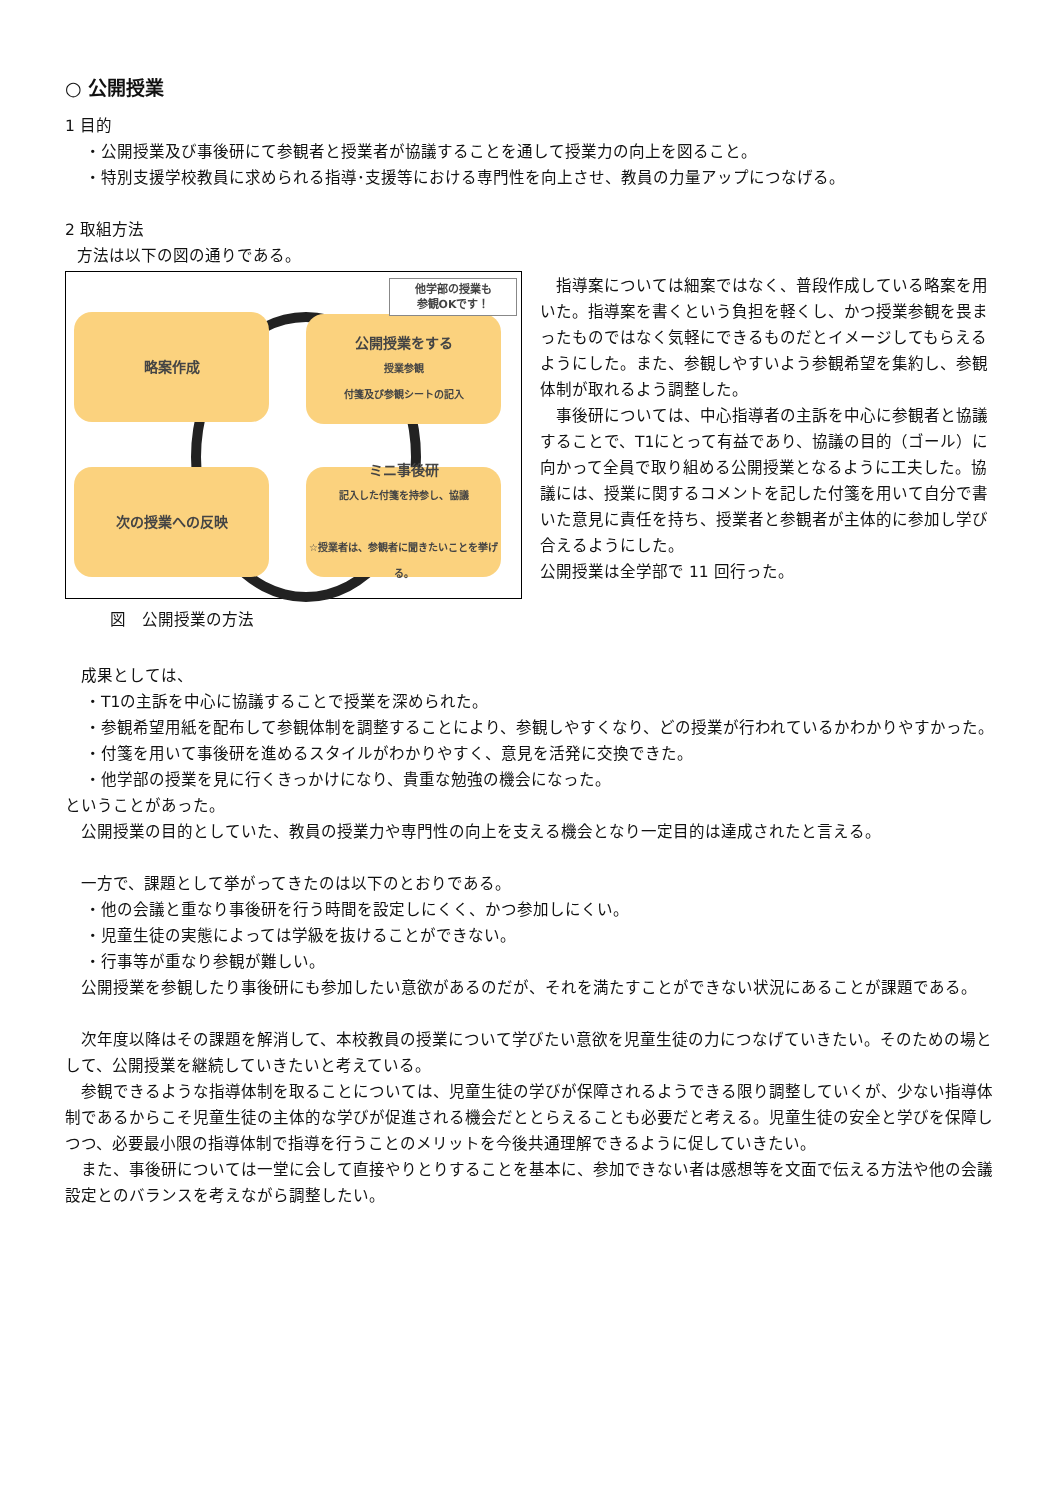○ 公開授業
1 目的
・公開授業及び事後研にて参観者と授業者が協議することを通して授業力の向上を図ること。
・特別支援学校教員に求められる指導･支援等における専門性を向上させ、教員の力量アップにつなげる。
2 取組方法
方法は以下の図の通りである。
略案作成
公開授業をする
授業参観
付箋及び参観シートの記入
次の授業への反映
ミニ事後研
記入した付箋を持参し、協議
☆授業者は、参観者に聞きたいことを挙げる。
他学部の授業も
参観OKです！
　指導案については細案ではなく、普段作成している略案を用いた。指導案を書くという負担を軽くし、かつ授業参観を畏まったものではなく気軽にできるものだとイメージしてもらえるようにした。また、参観しやすいよう参観希望を集約し、参観体制が取れるよう調整した。
　事後研については、中心指導者の主訴を中心に参観者と協議することで、T1にとって有益であり、協議の目的（ゴール）に向かって全員で取り組める公開授業となるように工夫した。協議には、授業に関するコメントを記した付箋を用いて自分で書いた意見に責任を持ち、授業者と参観者が主体的に参加し学び合えるようにした。
公開授業は全学部で 11 回行った。
図　公開授業の方法
　成果としては、
・T1の主訴を中心に協議することで授業を深められた。
・参観希望用紙を配布して参観体制を調整することにより、参観しやすくなり、どの授業が行われているかわかりやすかった。
・付箋を用いて事後研を進めるスタイルがわかりやすく、意見を活発に交換できた。
・他学部の授業を見に行くきっかけになり、貴重な勉強の機会になった。
ということがあった。
　公開授業の目的としていた、教員の授業力や専門性の向上を支える機会となり一定目的は達成されたと言える。
　一方で、課題として挙がってきたのは以下のとおりである。
・他の会議と重なり事後研を行う時間を設定しにくく、かつ参加しにくい。
・児童生徒の実態によっては学級を抜けることができない。
・行事等が重なり参観が難しい。
　公開授業を参観したり事後研にも参加したい意欲があるのだが、それを満たすことができない状況にあることが課題である。
　次年度以降はその課題を解消して、本校教員の授業について学びたい意欲を児童生徒の力につなげていきたい。そのための場として、公開授業を継続していきたいと考えている。
　参観できるような指導体制を取ることについては、児童生徒の学びが保障されるようできる限り調整していくが、少ない指導体制であるからこそ児童生徒の主体的な学びが促進される機会だととらえることも必要だと考える。児童生徒の安全と学びを保障しつつ、必要最小限の指導体制で指導を行うことのメリットを今後共通理解できるように促していきたい。
　また、事後研については一堂に会して直接やりとりすることを基本に、参加できない者は感想等を文面で伝える方法や他の会議設定とのバランスを考えながら調整したい。